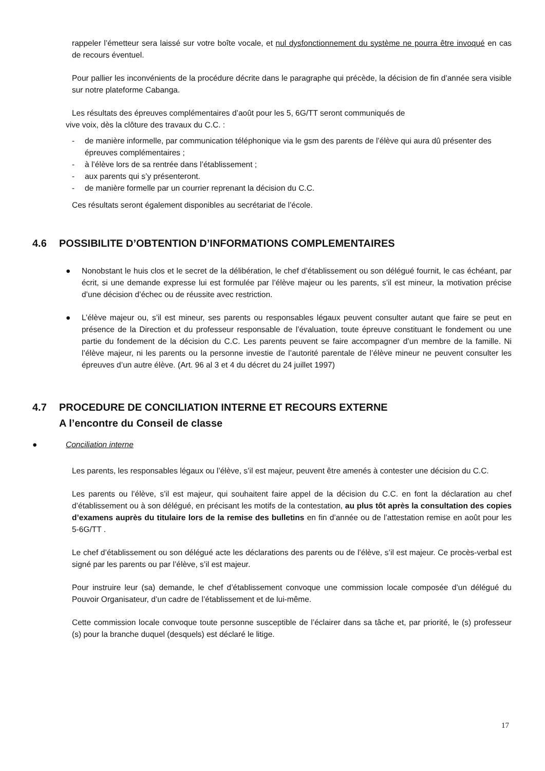rappeler l’émetteur sera laissé sur votre boîte vocale, et nul dysfonctionnement du système ne pourra être invoqué en cas de recours éventuel.
Pour pallier les inconvénients de la procédure décrite dans le paragraphe qui précède, la décision de fin d’année sera visible sur notre plateforme Cabanga.
Les résultats des épreuves complémentaires d’août pour les 5, 6G/TT seront communiqués de
vive voix, dès la clôture des travaux du C.C. :
- de manière informelle, par communication téléphonique via le gsm des parents de l’élève qui aura dû présenter des épreuves complémentaires ;
- à l’élève lors de sa rentrée dans l’établissement ;
- aux parents qui s’y présenteront.
- de manière formelle par un courrier reprenant la décision du C.C.
Ces résultats seront également disponibles au secrétariat de l’école.
4.6 POSSIBILITE D’OBTENTION D’INFORMATIONS COMPLEMENTAIRES
● Nonobstant le huis clos et le secret de la délibération, le chef d’établissement ou son délégué fournit, le cas échéant, par écrit, si une demande expresse lui est formulée par l’élève majeur ou les parents, s’il est mineur, la motivation précise d’une décision d’échec ou de réussite avec restriction.
● L’élève majeur ou, s’il est mineur, ses parents ou responsables légaux peuvent consulter autant que faire se peut en présence de la Direction et du professeur responsable de l’évaluation, toute épreuve constituant le fondement ou une partie du fondement de la décision du C.C. Les parents peuvent se faire accompagner d’un membre de la famille. Ni l’élève majeur, ni les parents ou la personne investie de l’autorité parentale de l’élève mineur ne peuvent consulter les épreuves d’un autre élève. (Art. 96 al 3 et 4 du décret du 24 juillet 1997)
4.7 PROCEDURE DE CONCILIATION INTERNE ET RECOURS EXTERNE
A l’encontre du Conseil de classe
● Conciliation interne
Les parents, les responsables légaux ou l’élève, s’il est majeur, peuvent être amenés à contester une décision du C.C.
Les parents ou l’élève, s’il est majeur, qui souhaitent faire appel de la décision du C.C. en font la déclaration au chef d’établissement ou à son délégué, en précisant les motifs de la contestation, au plus tôt après la consultation des copies d’examens auprès du titulaire lors de la remise des bulletins en fin d’année ou de l’attestation remise en août pour les 5-6G/TT .
Le chef d’établissement ou son délégué acte les déclarations des parents ou de l’élève, s’il est majeur. Ce procès-verbal est signé par les parents ou par l’élève, s’il est majeur.
Pour instruire leur (sa) demande, le chef d’établissement convoque une commission locale composée d’un délégué du Pouvoir Organisateur, d’un cadre de l’établissement et de lui-même.
Cette commission locale convoque toute personne susceptible de l’éclairer dans sa tâche et, par priorité, le (s) professeur (s) pour la branche duquel (desquels) est déclaré le litige.
17